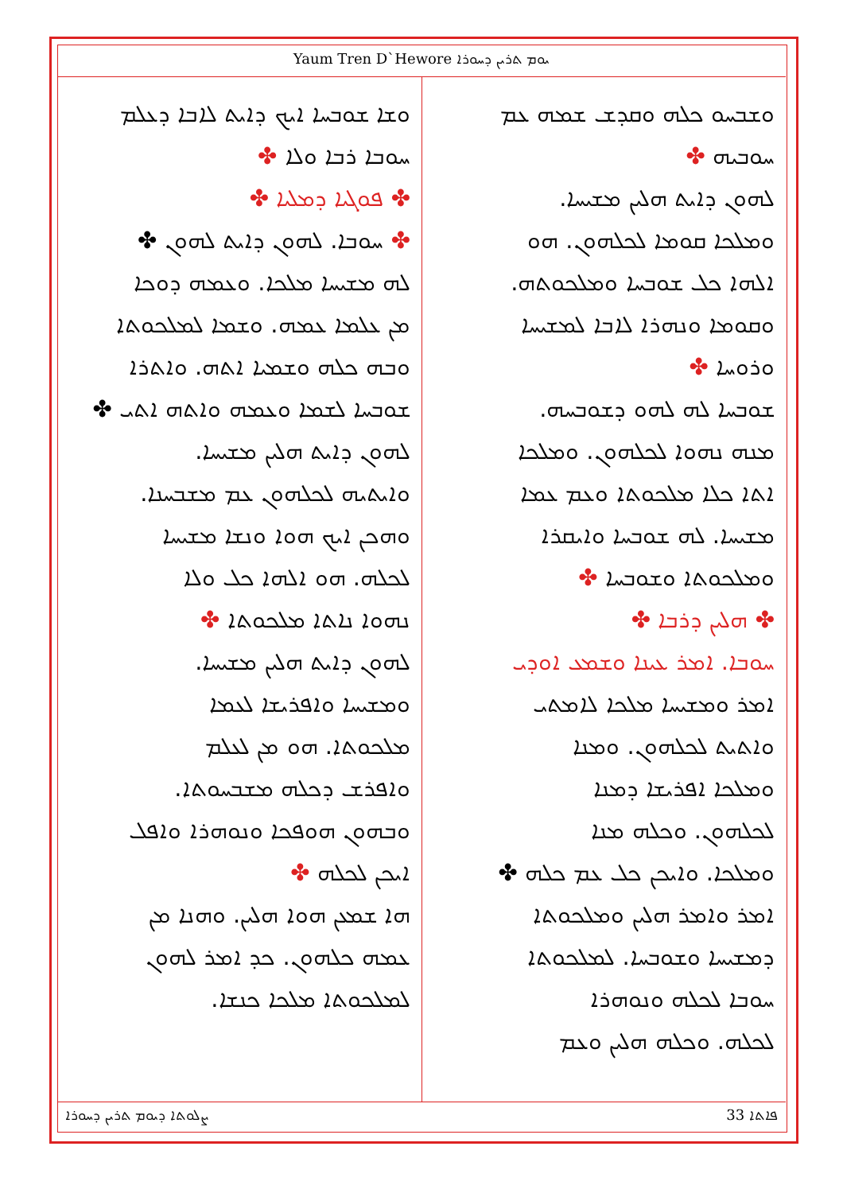Yaum Tren D`Hewore ܝܘܡ ܬܪܝܢ ܕܚܘܪܐ
ܘܫܐ ܫܘܒܚܐ ܐܝܟ ܕܐܝܬ ܠܐܒܐ ܕܥܠܡ
ܚܘܒܐ ܪܒܐ ܘܠܐ ✤
✤ ܦܘܓܝܐ ܕܡܠܝܐ ✤
✤ ܚܘܒܐ. ܠܗܘܢ ܕܐܝܬ ܠܗܘܢ ✤
ܠܗ ܡܫܝܚܐ ܡܠܟܐ. ܘܥܡܗ ܕܘܟܐ
ܡܢ ܥܠܡܐ ܥܡܗ. ܘܫܡܐ ܠܡܠܟܘܬܐ
ܘܒܗ ܟܠܗ ܘܫܡܝܐ ܐܬܗ. ܘܐܬܪܐ
ܫܘܒܚܐ ܠܫܡܐ ܘܥܡܗ ܘܐܬܗ ܐܬܝ ✤
ܠܗܘܢ ܕܐܝܬ ܗܠܝܢ ܡܫܝܚܐ.
ܘܐܝܬܝܗ ܠܟܠܗܘܢ ܥܡ ܡܫܒܚܢܐ.
ܘܗܟܢ ܐܝܟ ܗܘܐ ܘܢܫܐ ܡܫܝܚܐ
ܠܟܠܗ. ܗܘ ܐܠܗܐ ܟܠ ܘܠܐ
ܢܗܘܐ ܢܐܬܐ ܡܠܟܘܬܐ ✤
ܠܗܘܢ ܕܐܝܬ ܗܠܝܢ ܡܫܝܚܐ.
ܘܡܫܝܚܐ ܘܐܦܪܝܫܐ ܠܥܡܐ
ܡܠܟܘܬܐ. ܗܘ ܡܢ ܠܥܠܡ
ܘܐܦܪܫ ܕܟܠܗ ܡܫܒܚܘܬܐ.
ܘܒܗܘܢ ܗܘܦܟܐ ܘܢܘܗܪܐ ܘܐܦܠ
ܐܝܟܢ ܠܟܠܗ ✤
ܗܐ ܫܡܥܢ ܗܘܐ ܗܠܝܢ. ܘܗܢܐ ܡܢ
ܥܡܗ ܟܠܗܘܢ. ܟܕ ܐܡܪ ܠܗܘܢ
ܠܡܠܟܘܬܐ ܡܠܟܐ ܟܢܫܐ.
ܘܫܒܚܘ ܟܠܗ ܘܩܕܫ ܫܡܗ ܥܡ
ܚܘܒܝܗ ✤
ܠܗܘܢ ܕܐܝܬ ܗܠܝܢ ܡܫܝܚܐ.
ܘܡܠܟܐ ܩܘܡܐ ܠܟܠܗܘܢ. ܗܘ
ܐܠܗܐ ܟܠ ܫܘܒܚܐ ܘܡܠܟܘܬܗ.
ܘܩܘܡܐ ܘܢܗܪܐ ܠܐܒܐ ܠܡܫܝܚܐ
ܘܪܘܚܐ ✤
ܫܘܒܚܐ ܠܗ ܠܗܘ ܕܫܘܒܚܗ.
ܡܢܗ ܢܗܘܐ ܠܟܠܗܘܢ. ܘܡܠܟܐ
ܐܬܐ ܟܠܐ ܡܠܟܘܬܐ ܘܥܡ ܥܡܐ
ܡܫܝܚܐ. ܠܗ ܫܘܒܚܐ ܘܐܝܩܪܐ
ܘܡܠܟܘܬܐ ܘܫܘܒܚܐ ✤
✤ ܗܠܝܢ ܕܪܒܐ ✤
ܚܘܒܐ. ܐܡܪ ܥܝܢܐ ܘܫܡܥ ܐܘܕܝ
ܐܡܪ ܘܡܫܝܚܐ ܡܠܟܐ ܠܐܡܬܝ
ܘܐܬܝܬ ܠܟܠܗܘܢ. ܘܡܢܐ
ܘܡܠܟܐ ܐܦܪܝܫܐ ܕܡܢܐ
ܠܟܠܗܘܢ. ܘܟܠܗ ܡܢܐ
ܘܡܠܟܐ. ܘܐܝܟܢ ܟܠ ܥܡ ܟܠܗ ✤
ܐܡܪ ܘܐܡܪ ܗܠܝܢ ܘܡܠܟܘܬܐ
ܕܡܫܝܚܐ ܘܫܘܒܚܐ. ܠܡܠܟܘܬܐ
ܚܘܒܐ ܠܟܠܗ ܘܢܘܗܪܐ
ܠܟܠܗ. ܘܟܠܗ ܗܠܝܢ ܘܥܡ
ܨܠܘܬܐ ܕܝܘܡ ܬܪܝܢ ܕܚܘܪܐ ܦܐܬܐ 33